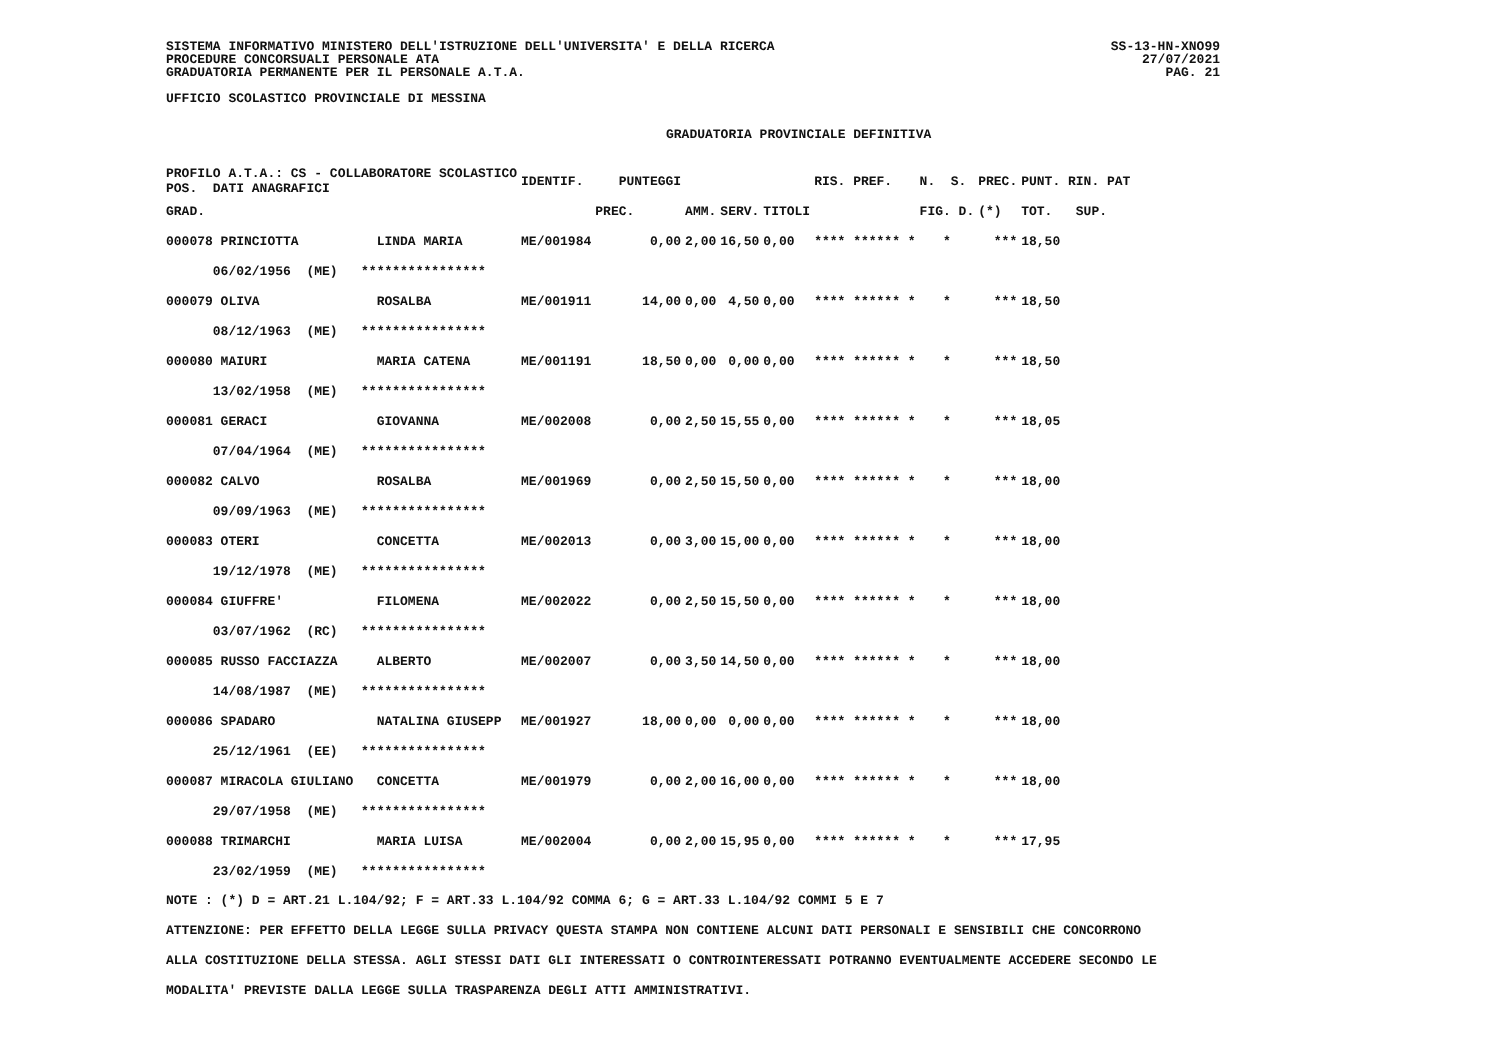SISTEMA INFORMATIVO MINISTERO DELL'ISTRUZIONE DELL'UNIVERSITA' E DELLA RICERCA
PROCEDURE CONCORSUALI PERSONALE ATA
GRADUATORIA PERMANENTE PER IL PERSONALE A.T.A.
UFFICIO SCOLASTICO PROVINCIALE DI MESSINA
SS-13-HN-XNO99
27/07/2021
PAG. 21
GRADUATORIA PROVINCIALE DEFINITIVA
| PROFILO A.T.A.: CS - COLLABORATORE SCOLASTICO POS. DATI ANAGRAFICI | IDENTIF. | PUNTEGGI | | | | RIS. PREF. | N. S. | PREC. | PUNT. RIN. PAT |
| --- | --- | --- | --- | --- | --- | --- | --- | --- | --- |
| GRAD. | | PREC. | AMM. | SERV. | TITOLI | | FIG. D. | (*) | TOT. SUP. |
| 000078 PRINCIOTTA LINDA MARIA | ME/001984 | 0,00 | 2,00 | 16,50 | 0,00 | **** ****** * | * | *** | 18,50 |
| 06/02/1956 (ME) **************** | | | | | | | | | |
| 000079 OLIVA ROSALBA | ME/001911 | 14,00 | 0,00 | 4,50 | 0,00 | **** ****** * | * | *** | 18,50 |
| 08/12/1963 (ME) **************** | | | | | | | | | |
| 000080 MAIURI MARIA CATENA | ME/001191 | 18,50 | 0,00 | 0,00 | 0,00 | **** ****** * | * | *** | 18,50 |
| 13/02/1958 (ME) **************** | | | | | | | | | |
| 000081 GERACI GIOVANNA | ME/002008 | 0,00 | 2,50 | 15,55 | 0,00 | **** ****** * | * | *** | 18,05 |
| 07/04/1964 (ME) **************** | | | | | | | | | |
| 000082 CALVO ROSALBA | ME/001969 | 0,00 | 2,50 | 15,50 | 0,00 | **** ****** * | * | *** | 18,00 |
| 09/09/1963 (ME) **************** | | | | | | | | | |
| 000083 OTERI CONCETTA | ME/002013 | 0,00 | 3,00 | 15,00 | 0,00 | **** ****** * | * | *** | 18,00 |
| 19/12/1978 (ME) **************** | | | | | | | | | |
| 000084 GIUFFRE' FILOMENA | ME/002022 | 0,00 | 2,50 | 15,50 | 0,00 | **** ****** * | * | *** | 18,00 |
| 03/07/1962 (RC) **************** | | | | | | | | | |
| 000085 RUSSO FACCIAZZA ALBERTO | ME/002007 | 0,00 | 3,50 | 14,50 | 0,00 | **** ****** * | * | *** | 18,00 |
| 14/08/1987 (ME) **************** | | | | | | | | | |
| 000086 SPADARO NATALINA GIUSEPP | ME/001927 | 18,00 | 0,00 | 0,00 | 0,00 | **** ****** * | * | *** | 18,00 |
| 25/12/1961 (EE) **************** | | | | | | | | | |
| 000087 MIRACOLA GIULIANO CONCETTA | ME/001979 | 0,00 | 2,00 | 16,00 | 0,00 | **** ****** * | * | *** | 18,00 |
| 29/07/1958 (ME) **************** | | | | | | | | | |
| 000088 TRIMARCHI MARIA LUISA | ME/002004 | 0,00 | 2,00 | 15,95 | 0,00 | **** ****** * | * | *** | 17,95 |
| 23/02/1959 (ME) **************** | | | | | | | | | |
NOTE : (*) D = ART.21 L.104/92; F = ART.33 L.104/92 COMMA 6; G = ART.33 L.104/92 COMMI 5 E 7
ATTENZIONE: PER EFFETTO DELLA LEGGE SULLA PRIVACY QUESTA STAMPA NON CONTIENE ALCUNI DATI PERSONALI E SENSIBILI CHE CONCORRONO
ALLA COSTITUZIONE DELLA STESSA. AGLI STESSI DATI GLI INTERESSATI O CONTROINTERESSATI POTRANNO EVENTUALMENTE ACCEDERE SECONDO LE
MODALITA' PREVISTE DALLA LEGGE SULLA TRASPARENZA DEGLI ATTI AMMINISTRATIVI.